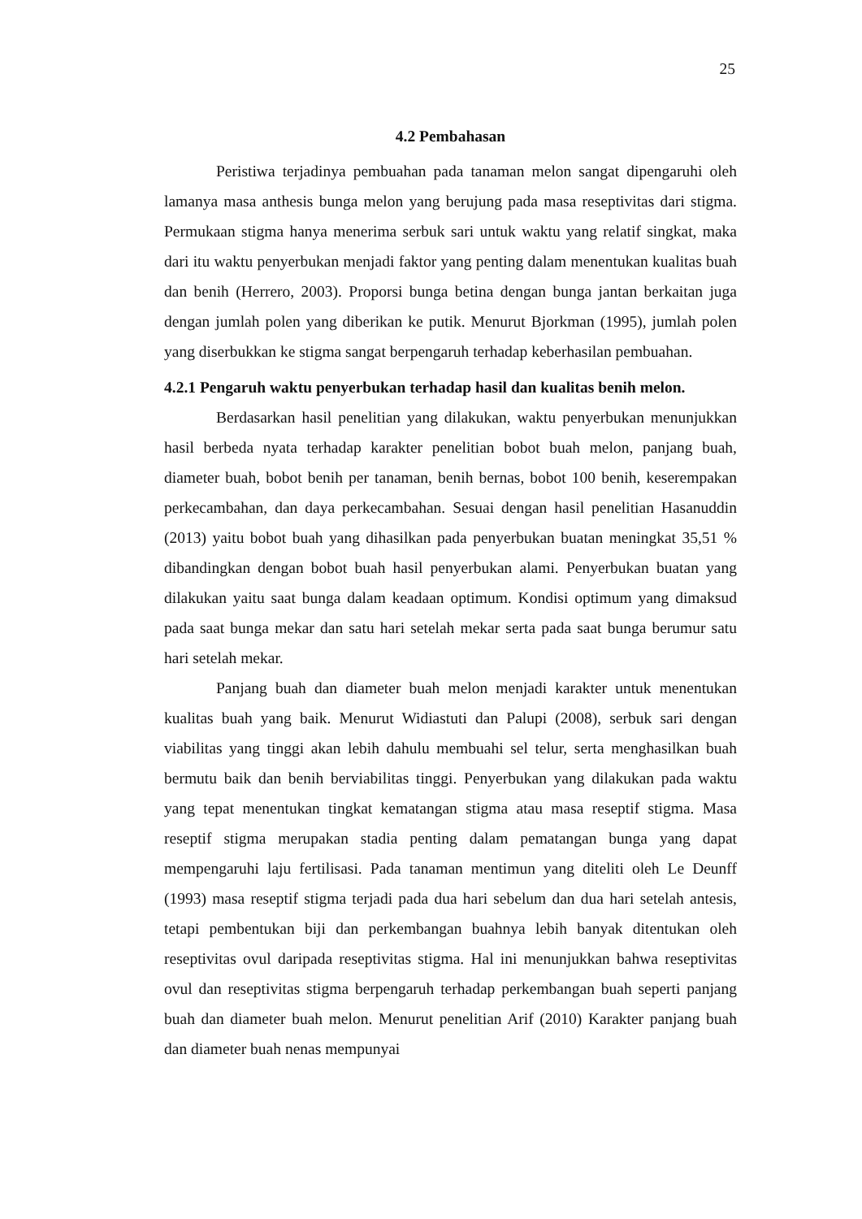25
4.2 Pembahasan
Peristiwa terjadinya pembuahan pada tanaman melon sangat dipengaruhi oleh lamanya masa anthesis bunga melon yang berujung pada masa reseptivitas dari stigma. Permukaan stigma hanya menerima serbuk sari untuk waktu yang relatif singkat, maka dari itu waktu penyerbukan menjadi faktor yang penting dalam menentukan kualitas buah dan benih (Herrero, 2003). Proporsi bunga betina dengan bunga jantan berkaitan juga dengan jumlah polen yang diberikan ke putik. Menurut Bjorkman (1995), jumlah polen yang diserbukkan ke stigma sangat berpengaruh terhadap keberhasilan pembuahan.
4.2.1 Pengaruh waktu penyerbukan terhadap hasil dan kualitas benih melon.
Berdasarkan hasil penelitian yang dilakukan, waktu penyerbukan menunjukkan hasil berbeda nyata terhadap karakter penelitian bobot buah melon, panjang buah, diameter buah, bobot benih per tanaman, benih bernas, bobot 100 benih, keserempakan perkecambahan, dan daya perkecambahan. Sesuai dengan hasil penelitian Hasanuddin (2013) yaitu bobot buah yang dihasilkan pada penyerbukan buatan meningkat 35,51 % dibandingkan dengan bobot buah hasil penyerbukan alami. Penyerbukan buatan yang dilakukan yaitu saat bunga dalam keadaan optimum. Kondisi optimum yang dimaksud pada saat bunga mekar dan satu hari setelah mekar serta pada saat bunga berumur satu hari setelah mekar.
Panjang buah dan diameter buah melon menjadi karakter untuk menentukan kualitas buah yang baik. Menurut Widiastuti dan Palupi (2008), serbuk sari dengan viabilitas yang tinggi akan lebih dahulu membuahi sel telur, serta menghasilkan buah bermutu baik dan benih berviabilitas tinggi. Penyerbukan yang dilakukan pada waktu yang tepat menentukan tingkat kematangan stigma atau masa reseptif stigma. Masa reseptif stigma merupakan stadia penting dalam pematangan bunga yang dapat mempengaruhi laju fertilisasi. Pada tanaman mentimun yang diteliti oleh Le Deunff (1993) masa reseptif stigma terjadi pada dua hari sebelum dan dua hari setelah antesis, tetapi pembentukan biji dan perkembangan buahnya lebih banyak ditentukan oleh reseptivitas ovul daripada reseptivitas stigma. Hal ini menunjukkan bahwa reseptivitas ovul dan reseptivitas stigma berpengaruh terhadap perkembangan buah seperti panjang buah dan diameter buah melon. Menurut penelitian Arif (2010) Karakter panjang buah dan diameter buah nenas mempunyai